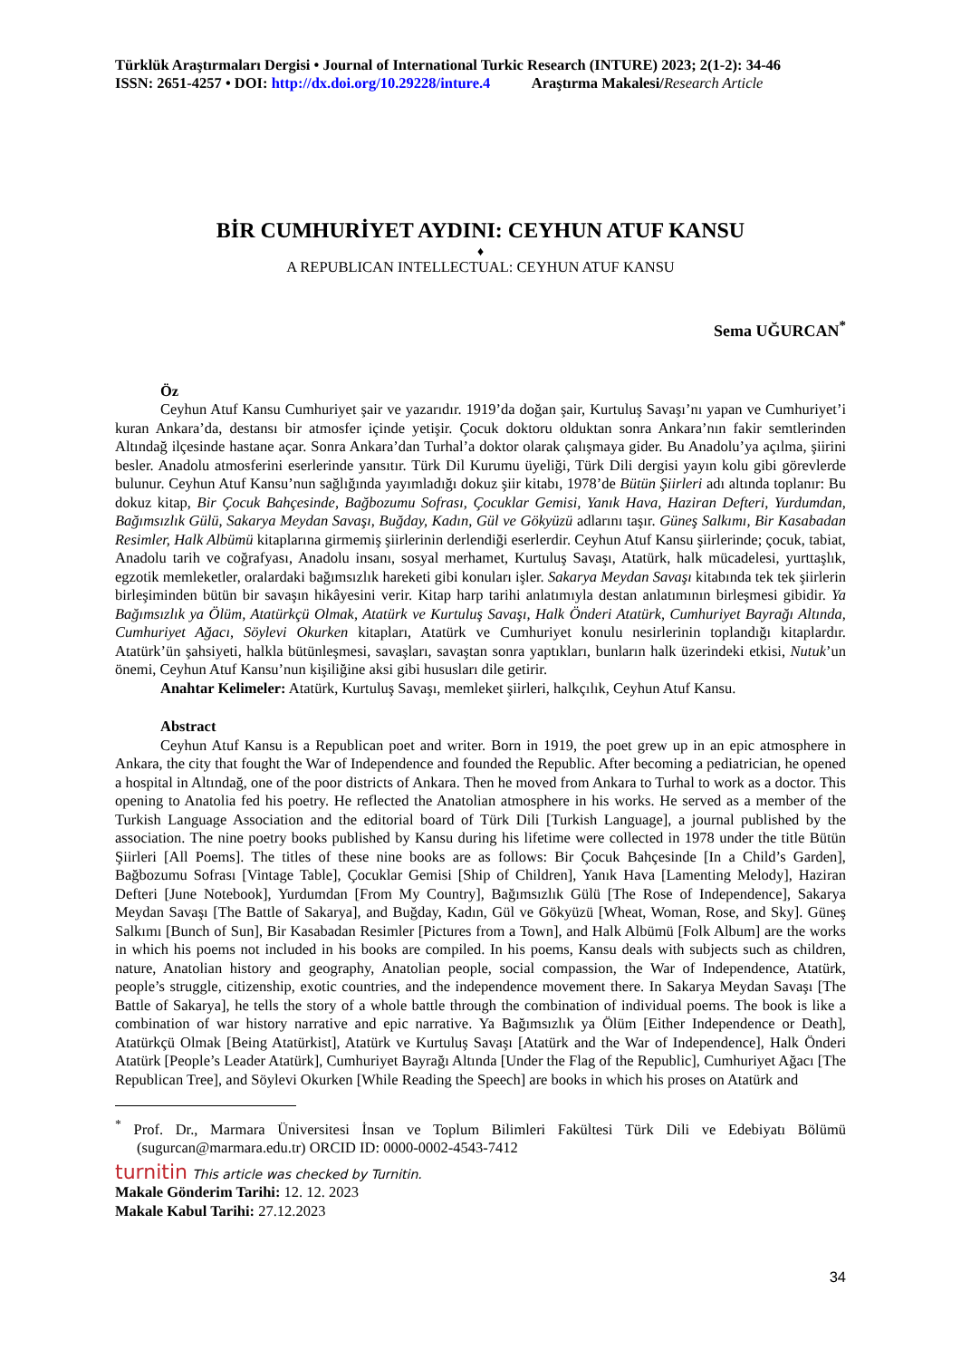Türklük Araştırmaları Dergisi • Journal of International Turkic Research (INTURE) 2023; 2(1-2): 34-46
ISSN: 2651-4257 • DOI: http://dx.doi.org/10.29228/inture.4 Araştırma Makalesi/Research Article
BİR CUMHURİYET AYDINI: CEYHUN ATUF KANSU
♦
A REPUBLICAN INTELLECTUAL: CEYHUN ATUF KANSU
Sema UĞURCAN<sup>*</sup>
Öz
Ceyhun Atuf Kansu Cumhuriyet şair ve yazarıdır. 1919’da doğan şair, Kurtuluş Savaşı’nı yapan ve Cumhuriyet’i kuran Ankara’da, destansı bir atmosfer içinde yetişir. Çocuk doktoru olduktan sonra Ankara’nın fakir semtlerinden Altındağ ilçesinde hastane açar. Sonra Ankara’dan Turhal’a doktor olarak çalışmaya gider. Bu Anadolu’ya açılma, şiirini besler. Anadolu atmosferini eserlerinde yansıtır. Türk Dil Kurumu üyeliği, Türk Dili dergisi yayın kolu gibi görevlerde bulunur. Ceyhun Atuf Kansu’nun sağlığında yayımladığı dokuz şiir kitabı, 1978’de Bütün Şiirleri adı altında toplanır: Bu dokuz kitap, Bir Çocuk Bahçesinde, Bağbozumu Sofrası, Çocuklar Gemisi, Yanık Hava, Haziran Defteri, Yurdumdan, Bağımsızlık Gülü, Sakarya Meydan Savaşı, Buğday, Kadın, Gül ve Gökyüzü adlarını taşır. Güneş Salkımı, Bir Kasabadan Resimler, Halk Albümü kitaplarına girmemiş şiirlerinin derlendiği eserlerdir. Ceyhun Atuf Kansu şiirlerinde; çocuk, tabiat, Anadolu tarih ve coğrafyası, Anadolu insanı, sosyal merhamet, Kurtuluş Savaşı, Atatürk, halk mücadelesi, yurttaşlık, egzotik memleketler, oralardaki bağımsızlık hareketi gibi konuları işler. Sakarya Meydan Savaşı kitabında tek tek şiirlerin birleşiminden bütün bir savaşın hikâyesini verir. Kitap harp tarihi anlatımıyla destan anlatımının birleşmesi gibidir. Ya Bağımsızlık ya Ölüm, Atatürkçü Olmak, Atatürk ve Kurtuluş Savaşı, Halk Önderi Atatürk, Cumhuriyet Bayrağı Altında, Cumhuriyet Ağacı, Söylevi Okurken kitapları, Atatürk ve Cumhuriyet konulu nesirlerinin toplandığı kitaplardır. Atatürk’ün şahsiyeti, halkla bütünleşmesi, savaşları, savaştan sonra yaptıkları, bunların halk üzerindeki etkisi, Nutuk’un önemi, Ceyhun Atuf Kansu’nun kişiliğine aksi gibi hususları dile getirir.
Anahtar Kelimeler: Atatürk, Kurtuluş Savaşı, memleket şiirleri, halkçılık, Ceyhun Atuf Kansu.
Abstract
Ceyhun Atuf Kansu is a Republican poet and writer. Born in 1919, the poet grew up in an epic atmosphere in Ankara, the city that fought the War of Independence and founded the Republic. After becoming a pediatrician, he opened a hospital in Altındağ, one of the poor districts of Ankara. Then he moved from Ankara to Turhal to work as a doctor. This opening to Anatolia fed his poetry. He reflected the Anatolian atmosphere in his works. He served as a member of the Turkish Language Association and the editorial board of Türk Dili [Turkish Language], a journal published by the association. The nine poetry books published by Kansu during his lifetime were collected in 1978 under the title Bütün Şiirleri [All Poems]. The titles of these nine books are as follows: Bir Çocuk Bahçesinde [In a Child’s Garden], Bağbozumu Sofrası [Vintage Table], Çocuklar Gemisi [Ship of Children], Yanık Hava [Lamenting Melody], Haziran Defteri [June Notebook], Yurdumdan [From My Country], Bağımsızlık Gülü [The Rose of Independence], Sakarya Meydan Savaşı [The Battle of Sakarya], and Buğday, Kadın, Gül ve Gökyüzü [Wheat, Woman, Rose, and Sky]. Güneş Salkımı [Bunch of Sun], Bir Kasabadan Resimler [Pictures from a Town], and Halk Albümü [Folk Album] are the works in which his poems not included in his books are compiled. In his poems, Kansu deals with subjects such as children, nature, Anatolian history and geography, Anatolian people, social compassion, the War of Independence, Atatürk, people’s struggle, citizenship, exotic countries, and the independence movement there. In Sakarya Meydan Savaşı [The Battle of Sakarya], he tells the story of a whole battle through the combination of individual poems. The book is like a combination of war history narrative and epic narrative. Ya Bağımsızlık ya Ölüm [Either Independence or Death], Atatürkçü Olmak [Being Atatürkist], Atatürk ve Kurtuluş Savaşı [Atatürk and the War of Independence], Halk Önderi Atatürk [People’s Leader Atatürk], Cumhuriyet Bayrağı Altında [Under the Flag of the Republic], Cumhuriyet Ağacı [The Republican Tree], and Söylevi Okurken [While Reading the Speech] are books in which his proses on Atatürk and
<sup>*</sup> Prof. Dr., Marmara Üniversitesi İnsan ve Toplum Bilimleri Fakültesi Türk Dili ve Edebiyatı Bölümü (sugurcan@marmara.edu.tr) ORCID ID: 0000-0002-4543-7412
turnitin This article was checked by Turnitin.
Makale Gönderim Tarihi: 12. 12. 2023
Makale Kabul Tarihi: 27.12.2023
34